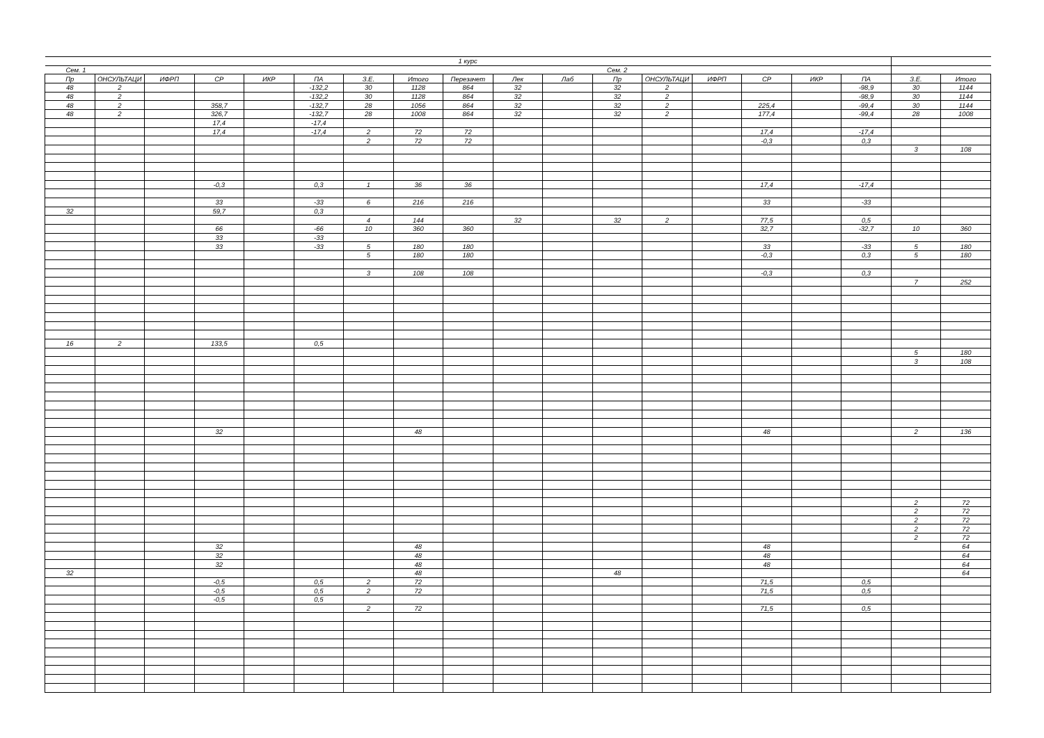| 1 курс | | | | | | | | | | | | | | | | | | |
| Сем. 1 | | | | | | Сем. 2 | | | | | | | | | | | | |
| Пр | ОНСУЛЬТАЦИ | ИФРП | СР | ИКР | ПА | З.Е. | Итого | Перезачет | Лек | Лаб | Пр | ОНСУЛЬТАЦИ | ИФРП | СР | ИКР | ПА | З.Е. | Итого |
| 48 | 2 | | | | -132,2 | 30 | 1128 | 864 | 32 | | 32 | 2 | | | | -98,9 | 30 | 1144 |
| 48 | 2 | | | | -132,2 | 30 | 1128 | 864 | 32 | | 32 | 2 | | | | -98,9 | 30 | 1144 |
| 48 | 2 | | 358,7 | | -132,7 | 28 | 1056 | 864 | 32 | | 32 | 2 | | 225,4 | | -99,4 | 30 | 1144 |
| 48 | 2 | | 326,7 | | -132,7 | 28 | 1008 | 864 | 32 | | 32 | 2 | | 177,4 | | -99,4 | 28 | 1008 |
| | | | 17,4 | | -17,4 | | | | | | | | | | | | | |
| | | | 17,4 | | -17,4 | 2 | 72 | 72 | | | | | | 17,4 | | -17,4 | | |
| | | | | | | 2 | 72 | 72 | | | | | | -0,3 | | 0,3 | | |
| | | | | | | | | | | | | | | | | | 3 | 108 |
| | | | -0,3 | | 0,3 | 1 | 36 | 36 | | | | | | 17,4 | | -17,4 | | |
| | | | 33 | | -33 | 6 | 216 | 216 | | | | | | 33 | | -33 | | |
| 32 | | | 59,7 | | 0,3 | | | | | | | | | | | | | |
| | | | | | | 4 | 144 | | 32 | | 32 | 2 | | 77,5 | | 0,5 | | |
| | | | 66 | | -66 | 10 | 360 | 360 | | | | | | 32,7 | | -32,7 | 10 | 360 |
| | | | 33 | | -33 | | | | | | | | | | | | | |
| | | | 33 | | -33 | 5 | 180 | 180 | | | | | | 33 | | -33 | 5 | 180 |
| | | | | | | 5 | 180 | 180 | | | | | | -0,3 | | 0,3 | 5 | 180 |
| | | | | | | 3 | 108 | 108 | | | | | | -0,3 | | 0,3 | | |
| | | | | | | | | | | | | | | | | | 7 | 252 |
| 16 | 2 | | 133,5 | | 0,5 | | | | | | | | | | | | | |
| | | | | | | | | | | | | | | | | | 5 | 180 |
| | | | | | | | | | | | | | | | | | 3 | 108 |
| | | | 32 | | | | 48 | | | | | | | 48 | | | 2 | 136 |
| | | | | | | | | | | | | | | | | | 2 | 72 |
| | | | | | | | | | | | | | | | | | 2 | 72 |
| | | | | | | | | | | | | | | | | | 2 | 72 |
| | | | | | | | | | | | | | | | | | 2 | 72 |
| | | | | | | | | | | | | | | | | | 2 | 72 |
| | | | 32 | | | | 48 | | | | | | | 48 | | | | 64 |
| | | | 32 | | | | 48 | | | | | | | 48 | | | | 64 |
| | | | 32 | | | | 48 | | | | | | | 48 | | | | 64 |
| 32 | | | | | | | 48 | | | | 48 | | | | | | | 64 |
| | | | -0,5 | | 0,5 | 2 | 72 | | | | | | | 71,5 | | 0,5 | | |
| | | | -0,5 | | 0,5 | 2 | 72 | | | | | | | 71,5 | | 0,5 | | |
| | | | -0,5 | | 0,5 | | | | | | | | | | | | | |
| | | | | | | 2 | 72 | | | | | | | 71,5 | | 0,5 | | |